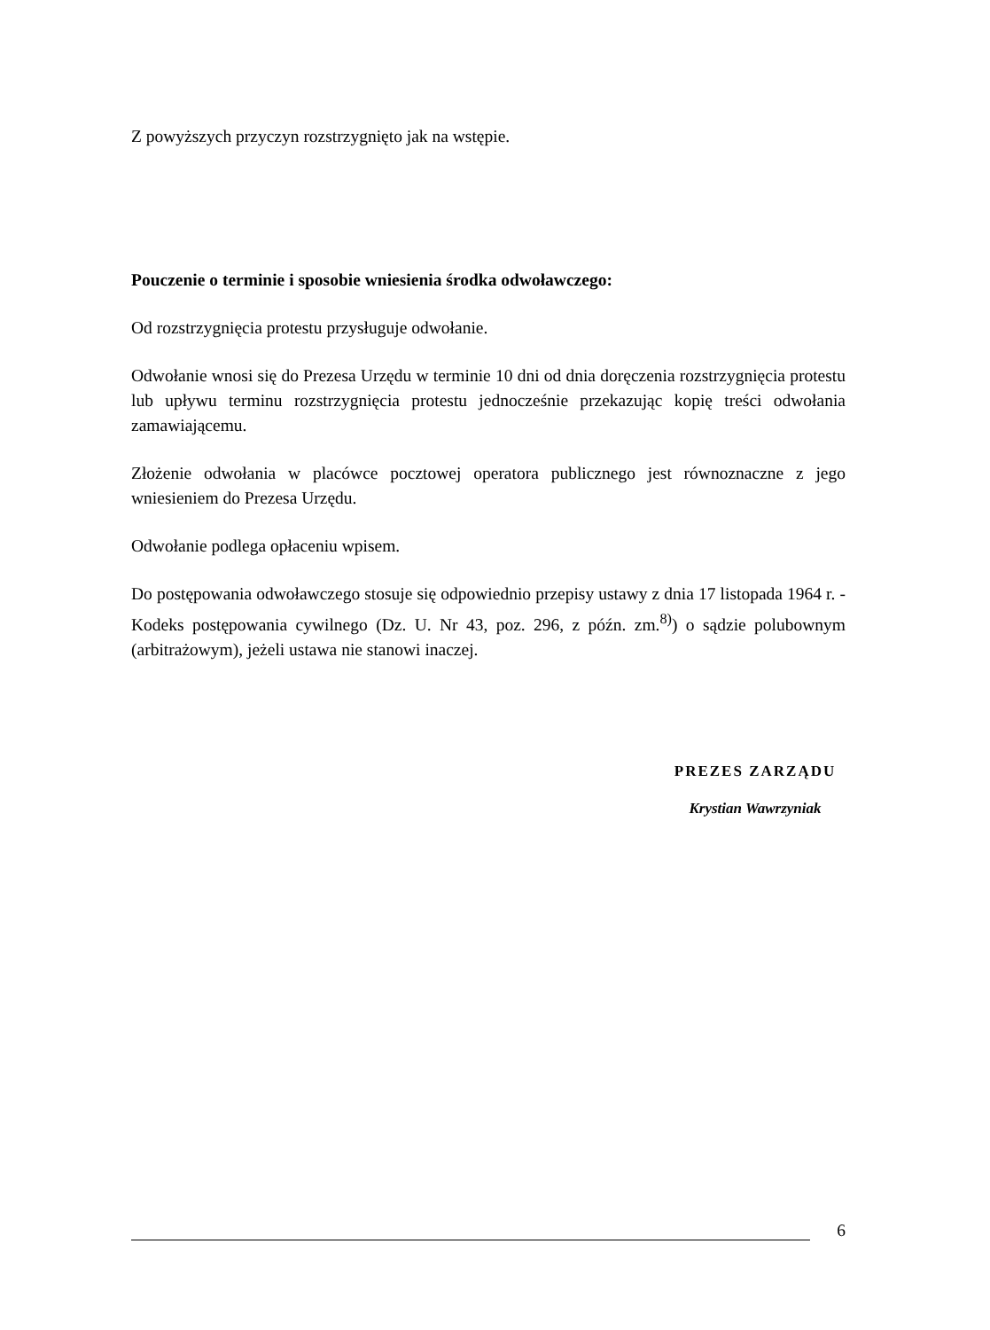Z powyższych przyczyn rozstrzygnięto jak na wstępie.
Pouczenie o terminie i sposobie wniesienia środka odwoławczego:
Od rozstrzygnięcia protestu przysługuje odwołanie.
Odwołanie wnosi się do Prezesa Urzędu w terminie 10 dni od dnia doręczenia rozstrzygnięcia protestu lub upływu terminu rozstrzygnięcia protestu jednocześnie przekazując kopię treści odwołania zamawiającemu.
Złożenie odwołania w placówce pocztowej operatora publicznego jest równoznaczne z jego wniesieniem do Prezesa Urzędu.
Odwołanie podlega opłaceniu wpisem.
Do postępowania odwoławczego stosuje się odpowiednio przepisy ustawy z dnia 17 listopada 1964 r. - Kodeks postępowania cywilnego (Dz. U. Nr 43, poz. 296, z późn. zm.<sup>8)</sup>) o sądzie polubownym (arbitrażowym), jeżeli ustawa nie stanowi inaczej.
PREZES ZARZĄDU
Krystian Wawrzyniak
6